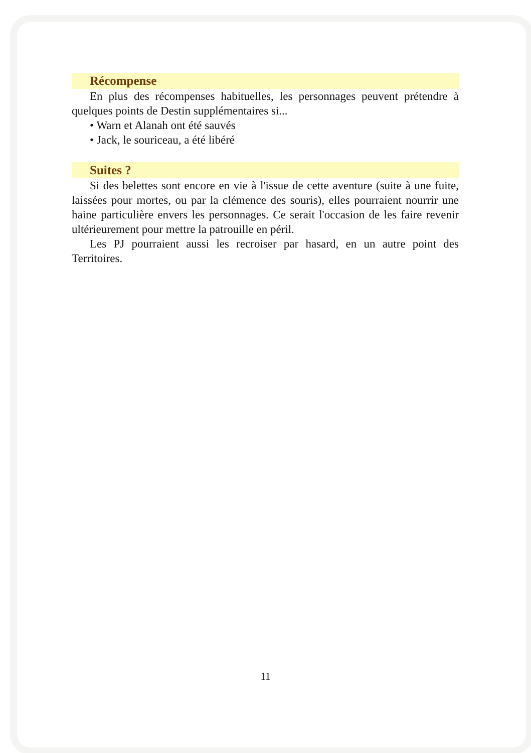Récompense
En plus des récompenses habituelles, les personnages peuvent prétendre à quelques points de Destin supplémentaires si...
• Warn et Alanah ont été sauvés
• Jack, le souriceau, a été libéré
Suites ?
Si des belettes sont encore en vie à l'issue de cette aventure (suite à une fuite, laissées pour mortes, ou par la clémence des souris), elles pourraient nourrir une haine particulière envers les personnages. Ce serait l'occasion de les faire revenir ultérieurement pour mettre la patrouille en péril.
Les PJ pourraient aussi les recroiser par hasard, en un autre point des Territoires.
11